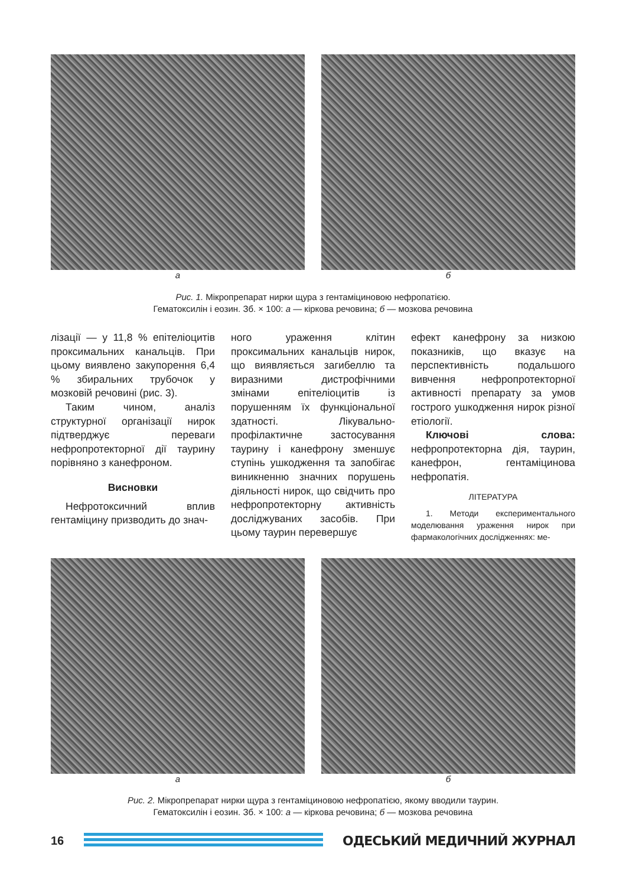а б
Рис. 1. Мікропрепарат нирки щура з гентаміциновою нефропатією.
Гематоксилін і еозин. Зб. × 100: а — кіркова речовина; б — мозкова речовина
лізації — у 11,8 % епітеліоцитів проксимальних канальців. При цьому виявлено закупорення 6,4 % збиральних трубочок у мозковій речовині (рис. 3).
Таким чином, аналіз структурної організації нирок підтверджує переваги нефропротекторної дії таурину порівняно з канефроном.
Висновки
Нефротоксичний вплив гентаміцину призводить до знач-
ного ураження клітин проксимальних канальців нирок, що виявляється загибеллю та виразними дистрофічними змінами епітеліоцитів із порушенням їх функціональної здатності. Лікувально-профілактичне застосування таурину і канефрону зменшує ступінь ушкодження та запобігає виникненню значних порушень діяльності нирок, що свідчить про нефропротекторну активність досліджуваних засобів. При цьому таурин перевершує
ефект канефрону за низкою показників, що вказує на перспективність подальшого вивчення нефропротекторної активності препарату за умов гострого ушкодження нирок різної етіології.
Ключові слова: нефропротекторна дія, таурин, канефрон, гентаміцинова нефропатія.
ЛІТЕРАТУРА
1. Методи експериментального моделювання ураження нирок при фармакологічних дослідженнях: ме-
а б
Рис. 2. Мікропрепарат нирки щура з гентаміциновою нефропатією, якому вводили таурин.
Гематоксилін і еозин. Зб. × 100: а — кіркова речовина; б — мозкова речовина
16 ОДЕСЬКИЙ МЕДИЧНИЙ ЖУРНАЛ